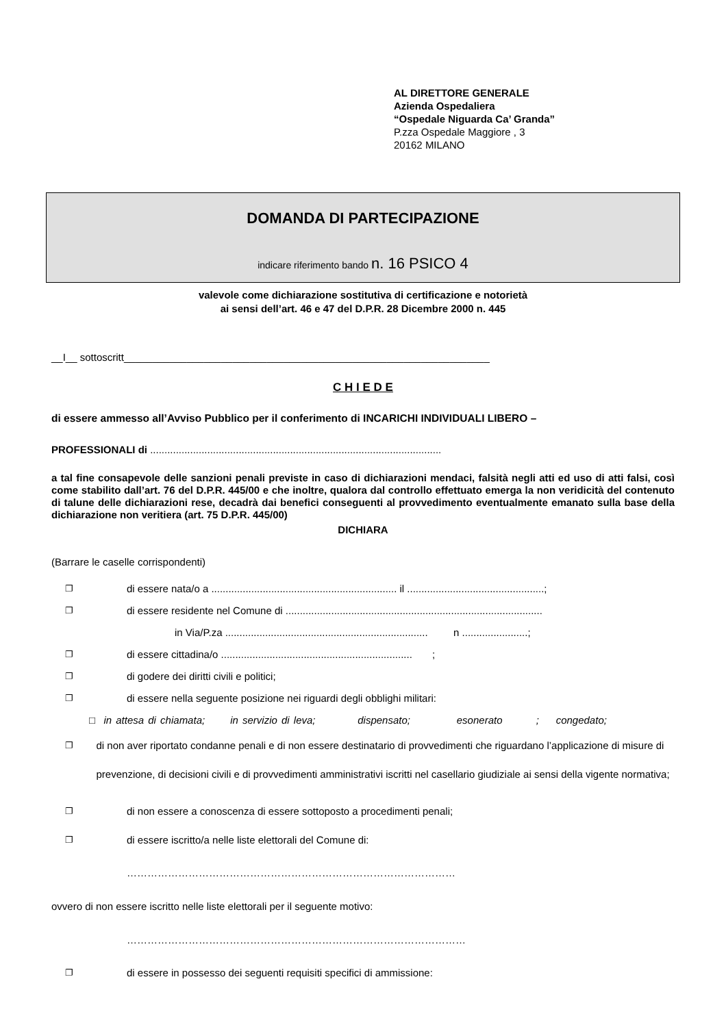AL DIRETTORE GENERALE
Azienda Ospedaliera
“Ospedale Niguarda Ca’ Granda”
P.zza Ospedale Maggiore , 3
20162 MILANO
DOMANDA DI PARTECIPAZIONE
indicare riferimento bando n. 16 PSICO 4
valevole come dichiarazione sostitutiva di certificazione e notorietà
ai sensi dell’art. 46 e 47 del D.P.R. 28 Dicembre 2000 n. 445
__I__ sottoscritt________________________________________________________________
C H I E D E
di essere ammesso all’Avviso Pubblico per il conferimento di INCARICHI INDIVIDUALI LIBERO –
PROFESSIONALI di ......................................................................................................
a tal fine consapevole delle sanzioni penali previste in caso di dichiarazioni mendaci, falsità negli atti ed uso di atti falsi, così come stabilito dall’art. 76 del D.P.R. 445/00 e che inoltre, qualora dal controllo effettuato emerga la non veridicità del contenuto di talune delle dichiarazioni rese, decadrà dai benefici conseguenti al provvedimento eventualmente emanato sulla base della dichiarazione non veritiera (art. 75 D.P.R. 445/00)
DICHIARA
(Barrare le caselle corrispondenti)
❐ di essere nata/o a ................................................................. il ................................................;
❐ di essere residente nel Comune di ..........................................................................................
in Via/P.za ....................................................................... n .......................;
❐ di essere cittadina/o ................................................................... ;
❐ di godere dei diritti civili e politici;
❐ di essere nella seguente posizione nei riguardi degli obblighi militari:
□ in attesa di chiamata; in servizio di leva; dispensato; esonerato ; congedato;
❐ di non aver riportato condanne penali e di non essere destinatario di provvedimenti che riguardano l’applicazione di misure di prevenzione, di decisioni civili e di provvedimenti amministrativi iscritti nel casellario giudiziale ai sensi della vigente normativa;
❐ di non essere a conoscenza di essere sottoposto a procedimenti penali;
❐ di essere iscritto/a nelle liste elettorali del Comune di:
……………………………………………………………………………………
ovvero di non essere iscritto nelle liste elettorali per il seguente motivo:
………………………………………………………………………………………
❐ di essere in possesso dei seguenti requisiti specifici di ammissione: